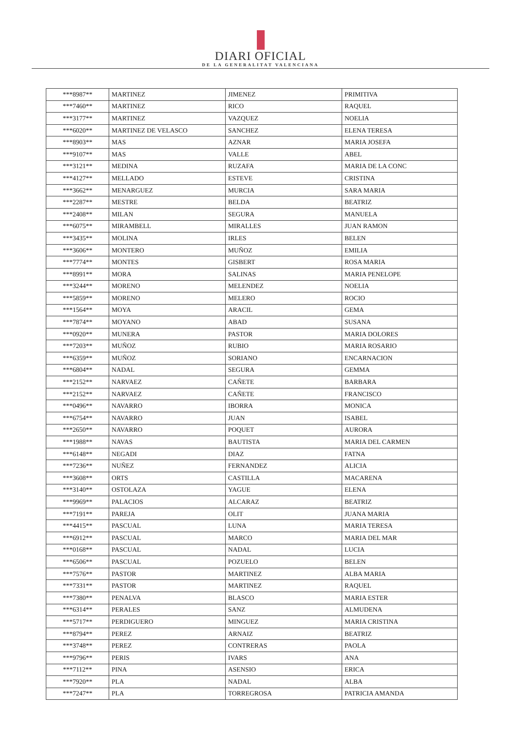DIARI OFICIAL
DE LA GENERALITAT VALENCIANA
| ***8987** | MARTINEZ | JIMENEZ | PRIMITIVA |
| ***7460** | MARTINEZ | RICO | RAQUEL |
| ***3177** | MARTINEZ | VAZQUEZ | NOELIA |
| ***6020** | MARTINEZ DE VELASCO | SANCHEZ | ELENA TERESA |
| ***8903** | MAS | AZNAR | MARIA JOSEFA |
| ***9107** | MAS | VALLE | ABEL |
| ***3121** | MEDINA | RUZAFA | MARIA DE LA CONC |
| ***4127** | MELLADO | ESTEVE | CRISTINA |
| ***3662** | MENARGUEZ | MURCIA | SARA MARIA |
| ***2287** | MESTRE | BELDA | BEATRIZ |
| ***2408** | MILAN | SEGURA | MANUELA |
| ***6075** | MIRAMBELL | MIRALLES | JUAN RAMON |
| ***3435** | MOLINA | IRLES | BELEN |
| ***3606** | MONTERO | MUÑOZ | EMILIA |
| ***7774** | MONTES | GISBERT | ROSA MARIA |
| ***8991** | MORA | SALINAS | MARIA PENELOPE |
| ***3244** | MORENO | MELENDEZ | NOELIA |
| ***5859** | MORENO | MELERO | ROCIO |
| ***1564** | MOYA | ARACIL | GEMA |
| ***7874** | MOYANO | ABAD | SUSANA |
| ***0920** | MUNERA | PASTOR | MARIA DOLORES |
| ***7203** | MUÑOZ | RUBIO | MARIA ROSARIO |
| ***6359** | MUÑOZ | SORIANO | ENCARNACION |
| ***6804** | NADAL | SEGURA | GEMMA |
| ***2152** | NARVAEZ | CAÑETE | BARBARA |
| ***2152** | NARVAEZ | CAÑETE | FRANCISCO |
| ***0496** | NAVARRO | IBORRA | MONICA |
| ***6754** | NAVARRO | JUAN | ISABEL |
| ***2650** | NAVARRO | POQUET | AURORA |
| ***1988** | NAVAS | BAUTISTA | MARIA DEL CARMEN |
| ***6148** | NEGADI | DIAZ | FATNA |
| ***7236** | NUÑEZ | FERNANDEZ | ALICIA |
| ***3608** | ORTS | CASTILLA | MACARENA |
| ***3140** | OSTOLAZA | YAGUE | ELENA |
| ***9969** | PALACIOS | ALCARAZ | BEATRIZ |
| ***7191** | PAREJA | OLIT | JUANA MARIA |
| ***4415** | PASCUAL | LUNA | MARIA TERESA |
| ***6912** | PASCUAL | MARCO | MARIA DEL MAR |
| ***0168** | PASCUAL | NADAL | LUCIA |
| ***6506** | PASCUAL | POZUELO | BELEN |
| ***7576** | PASTOR | MARTINEZ | ALBA MARIA |
| ***7331** | PASTOR | MARTINEZ | RAQUEL |
| ***7380** | PENALVA | BLASCO | MARIA ESTER |
| ***6314** | PERALES | SANZ | ALMUDENA |
| ***5717** | PERDIGUERO | MINGUEZ | MARIA CRISTINA |
| ***8794** | PEREZ | ARNAIZ | BEATRIZ |
| ***3748** | PEREZ | CONTRERAS | PAOLA |
| ***9796** | PERIS | IVARS | ANA |
| ***7112** | PINA | ASENSIO | ERICA |
| ***7920** | PLA | NADAL | ALBA |
| ***7247** | PLA | TORREGROSA | PATRICIA AMANDA |